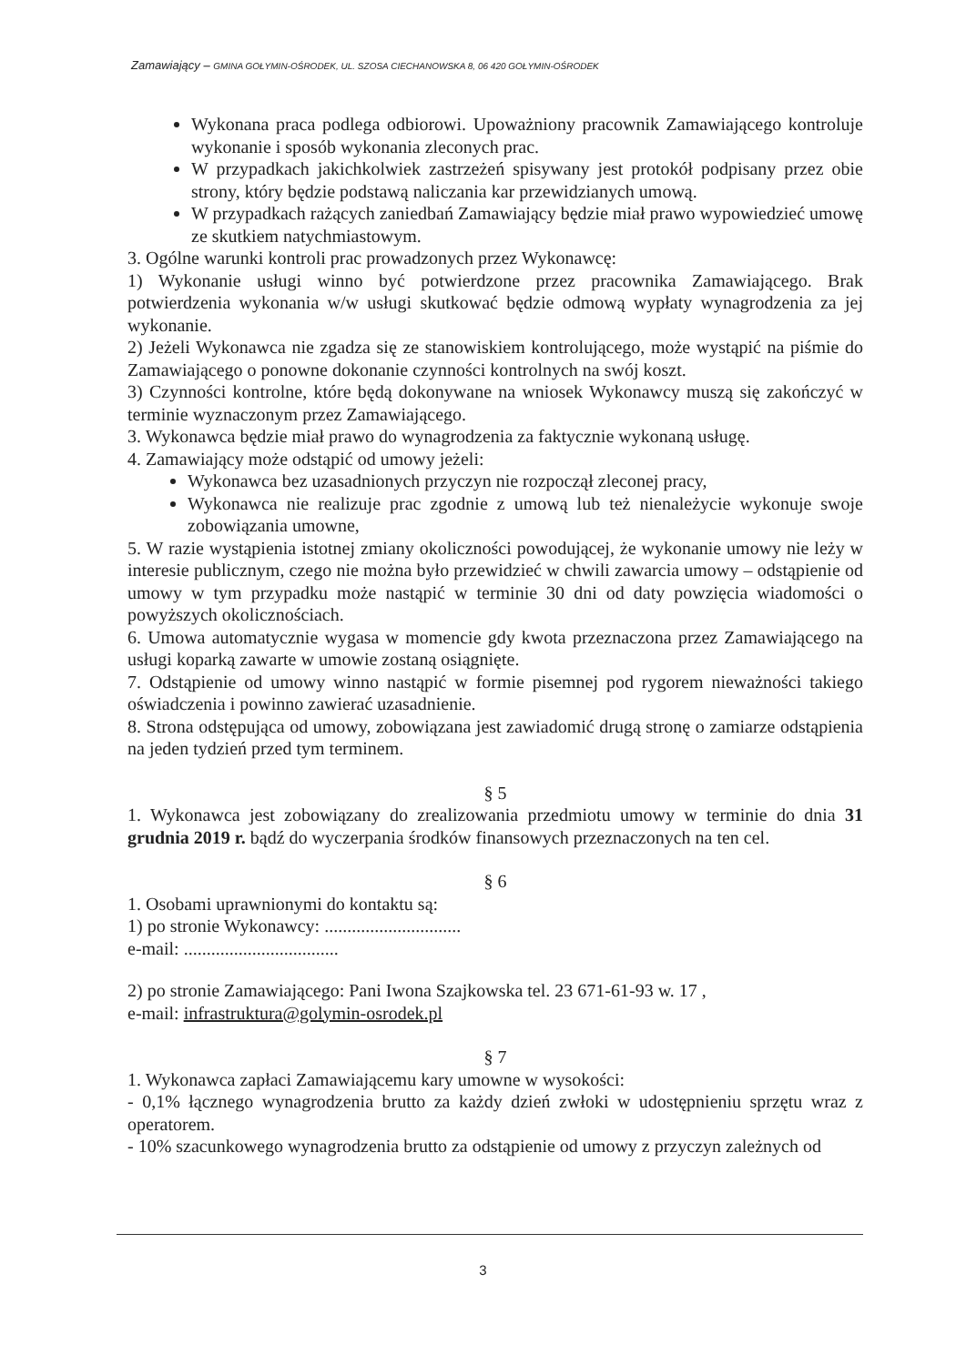Zamawiający – GMINA GOŁYMIN-OŚRODEK, UL. SZOSA CIECHANOWSKA 8, 06 420 GOŁYMIN-OŚRODEK
Wykonana praca podlega odbiorowi. Upoważniony pracownik Zamawiającego kontroluje wykonanie i sposób wykonania zleconych prac.
W przypadkach jakichkolwiek zastrzeżeń spisywany jest protokół podpisany przez obie strony, który będzie podstawą naliczania kar przewidzianych umową.
W przypadkach rażących zaniedbań Zamawiający będzie miał prawo wypowiedzieć umowę ze skutkiem natychmiastowym.
3. Ogólne warunki kontroli prac prowadzonych przez Wykonawcę:
1) Wykonanie usługi winno być potwierdzone przez pracownika Zamawiającego. Brak potwierdzenia wykonania w/w usługi skutkować będzie odmową wypłaty wynagrodzenia za jej wykonanie.
2) Jeżeli Wykonawca nie zgadza się ze stanowiskiem kontrolującego, może wystąpić na piśmie do Zamawiającego o ponowne dokonanie czynności kontrolnych na swój koszt.
3) Czynności kontrolne, które będą dokonywane na wniosek Wykonawcy muszą się zakończyć w terminie wyznaczonym przez Zamawiającego.
3. Wykonawca będzie miał prawo do wynagrodzenia za faktycznie wykonaną usługę.
4. Zamawiający może odstąpić od umowy jeżeli:
Wykonawca bez uzasadnionych przyczyn nie rozpoczął zleconej pracy,
Wykonawca nie realizuje prac zgodnie z umową lub też nienależycie wykonuje swoje zobowiązania umowne,
5. W razie wystąpienia istotnej zmiany okoliczności powodującej, że wykonanie umowy nie leży w interesie publicznym, czego nie można było przewidzieć w chwili zawarcia umowy – odstąpienie od umowy w tym przypadku może nastąpić w terminie 30 dni od daty powzięcia wiadomości o powyższych okolicznościach.
6. Umowa automatycznie wygasa w momencie gdy kwota przeznaczona przez Zamawiającego na usługi koparką zawarte w umowie zostaną osiągnięte.
7. Odstąpienie od umowy winno nastąpić w formie pisemnej pod rygorem nieważności takiego oświadczenia i powinno zawierać uzasadnienie.
8. Strona odstępująca od umowy, zobowiązana jest zawiadomić drugą stronę o zamiarze odstąpienia na jeden tydzień przed tym terminem.
§ 5
1. Wykonawca jest zobowiązany do zrealizowania przedmiotu umowy w terminie do dnia 31 grudnia 2019 r. bądź do wyczerpania środków finansowych przeznaczonych na ten cel.
§ 6
1. Osobami uprawnionymi do kontaktu są:
1) po stronie Wykonawcy: ..............................
e-mail: ..................................
2) po stronie Zamawiającego: Pani Iwona Szajkowska tel. 23 671-61-93 w. 17 ,
e-mail: infrastruktura@golymin-osrodek.pl
§ 7
1. Wykonawca zapłaci Zamawiającemu kary umowne w wysokości:
- 0,1% łącznego wynagrodzenia brutto za każdy dzień zwłoki w udostępnieniu sprzętu wraz z operatorem.
- 10% szacunkowego wynagrodzenia brutto za odstąpienie od umowy z przyczyn zależnych od
3